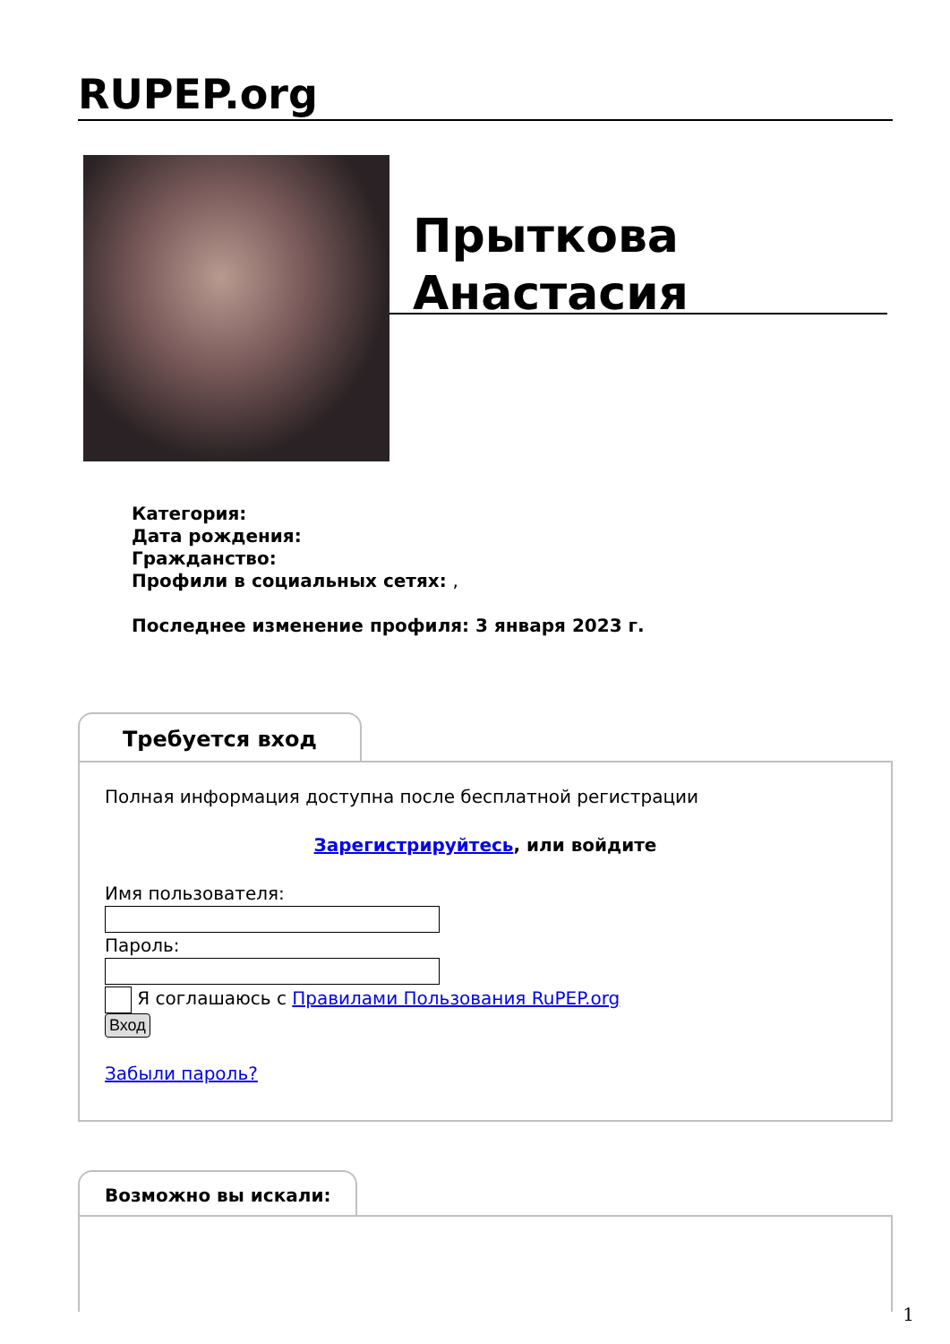RUPEP.org
Прыткова Анастасия
Категория:
Дата рождения:
Гражданство:
Профили в социальных сетях: ,
Последнее изменение профиля: 3 января 2023 г.
Требуется вход
Полная информация доступна после бесплатной регистрации
Зарегистрируйтесь, или войдите
Имя пользователя:Пароль:
Я соглашаюсь с Правилами Пользования RuPEP.org
Вход
Забыли пароль?
Возможно вы искали:
1